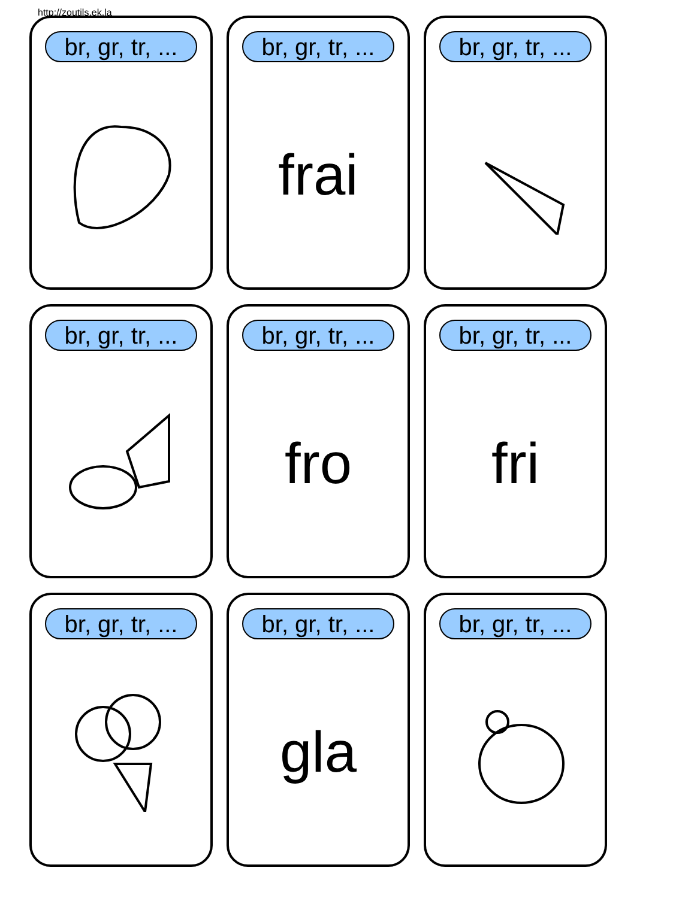http://zoutils.ek.la
br, gr, tr, ...
br, gr, tr, ...
frai
br, gr, tr, ...
br, gr, tr, ...
br, gr, tr, ...
fro
br, gr, tr, ...
fri
br, gr, tr, ...
br, gr, tr, ...
gla
br, gr, tr, ...